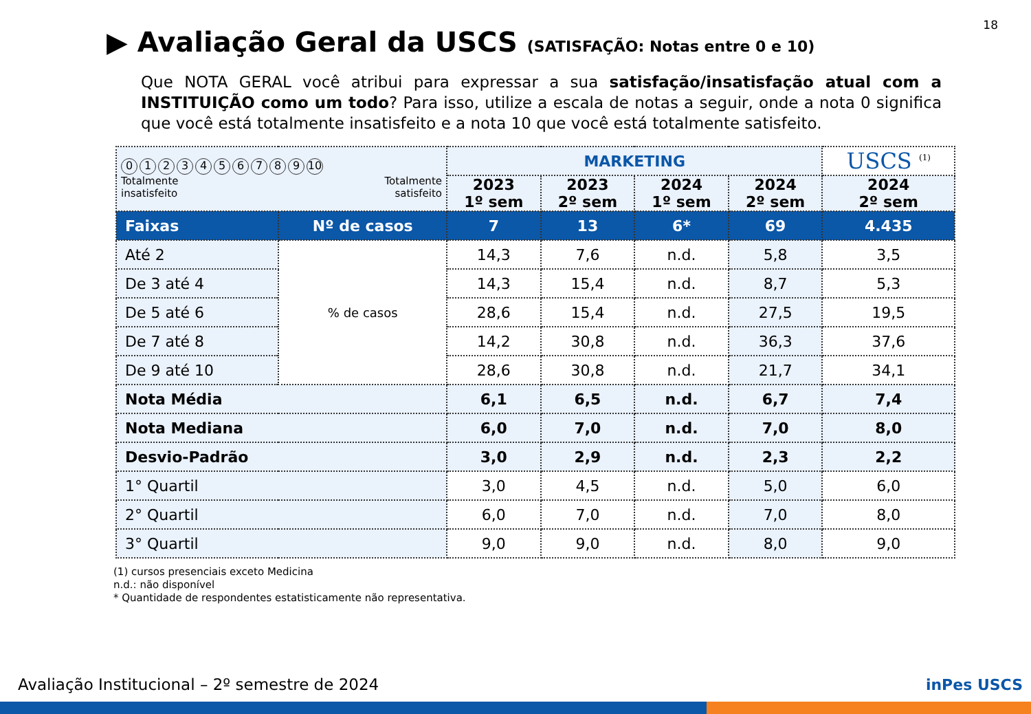18
▶ Avaliação Geral da USCS (SATISFAÇÃO: Notas entre 0 e 10)
Que NOTA GERAL você atribui para expressar a sua satisfação/insatisfação atual com a INSTITUIÇÃO como um todo? Para isso, utilize a escala de notas a seguir, onde a nota 0 significa que você está totalmente insatisfeito e a nota 10 que você está totalmente satisfeito.
| 0 1 2 3 4 5 6 7 8 9 10 Totalmente insatisfeito Totalmente satisfeito | | MARKETING | | | | USCS <sup>(1)</sup> |
| | | 2023 1º sem | 2023 2º sem | 2024 1º sem | 2024 2º sem | 2024 2º sem |
| Faixas | Nº de casos | 7 | 13 | 6* | 69 | 4.435 |
| Até 2 | % de casos | 14,3 | 7,6 | n.d. | 5,8 | 3,5 |
| De 3 até 4 | | 14,3 | 15,4 | n.d. | 8,7 | 5,3 |
| De 5 até 6 | | 28,6 | 15,4 | n.d. | 27,5 | 19,5 |
| De 7 até 8 | | 14,2 | 30,8 | n.d. | 36,3 | 37,6 |
| De 9 até 10 | | 28,6 | 30,8 | n.d. | 21,7 | 34,1 |
| Nota Média | | 6,1 | 6,5 | n.d. | 6,7 | 7,4 |
| Nota Mediana | | 6,0 | 7,0 | n.d. | 7,0 | 8,0 |
| Desvio-Padrão | | 3,0 | 2,9 | n.d. | 2,3 | 2,2 |
| 1° Quartil | | 3,0 | 4,5 | n.d. | 5,0 | 6,0 |
| 2° Quartil | | 6,0 | 7,0 | n.d. | 7,0 | 8,0 |
| 3° Quartil | | 9,0 | 9,0 | n.d. | 8,0 | 9,0 |
(1) cursos presenciais exceto Medicina
n.d.: não disponível
* Quantidade de respondentes estatisticamente não representativa.
Avaliação Institucional – 2º semestre de 2024
inPes USCS